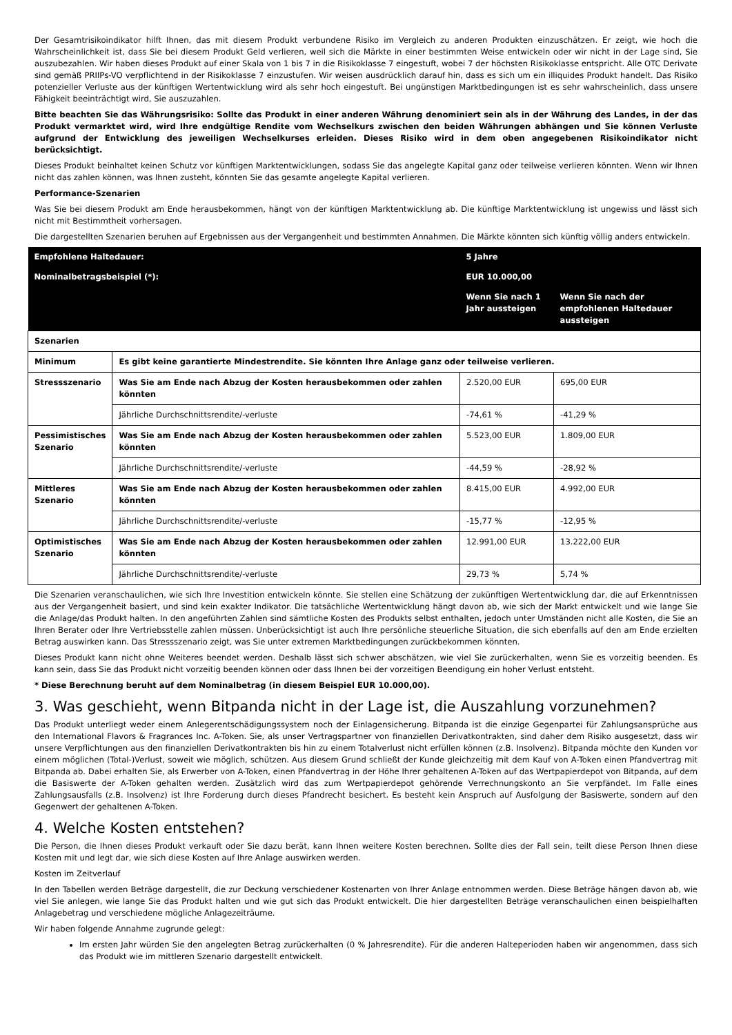Der Gesamtrisikoindikator hilft Ihnen, das mit diesem Produkt verbundene Risiko im Vergleich zu anderen Produkten einzuschätzen. Er zeigt, wie hoch die Wahrscheinlichkeit ist, dass Sie bei diesem Produkt Geld verlieren, weil sich die Märkte in einer bestimmten Weise entwickeln oder wir nicht in der Lage sind, Sie auszubezahlen. Wir haben dieses Produkt auf einer Skala von 1 bis 7 in die Risikoklasse 7 eingestuft, wobei 7 der höchsten Risikoklasse entspricht. Alle OTC Derivate sind gemäß PRIIPs-VO verpflichtend in der Risikoklasse 7 einzustufen. Wir weisen ausdrücklich darauf hin, dass es sich um ein illiquides Produkt handelt. Das Risiko potenzieller Verluste aus der künftigen Wertentwicklung wird als sehr hoch eingestuft. Bei ungünstigen Marktbedingungen ist es sehr wahrscheinlich, dass unsere Fähigkeit beeinträchtigt wird, Sie auszuzahlen.
Bitte beachten Sie das Währungsrisiko: Sollte das Produkt in einer anderen Währung denominiert sein als in der Währung des Landes, in der das Produkt vermarktet wird, wird Ihre endgültige Rendite vom Wechselkurs zwischen den beiden Währungen abhängen und Sie können Verluste aufgrund der Entwicklung des jeweiligen Wechselkurses erleiden. Dieses Risiko wird in dem oben angegebenen Risikoindikator nicht berücksichtigt.
Dieses Produkt beinhaltet keinen Schutz vor künftigen Marktentwicklungen, sodass Sie das angelegte Kapital ganz oder teilweise verlieren könnten. Wenn wir Ihnen nicht das zahlen können, was Ihnen zusteht, könnten Sie das gesamte angelegte Kapital verlieren.
Performance-Szenarien
Was Sie bei diesem Produkt am Ende herausbekommen, hängt von der künftigen Marktentwicklung ab. Die künftige Marktentwicklung ist ungewiss und lässt sich nicht mit Bestimmtheit vorhersagen.
Die dargestellten Szenarien beruhen auf Ergebnissen aus der Vergangenheit und bestimmten Annahmen. Die Märkte könnten sich künftig völlig anders entwickeln.
| Empfohlene Haltedauer: | | 5 Jahre | |
| Nominalbetragsbeispiel (*): | | EUR 10.000,00 | |
| | | Wenn Sie nach 1 Jahr aussteigen | Wenn Sie nach der empfohlenen Haltedauer aussteigen |
| Szenarien | | | |
| Minimum | Es gibt keine garantierte Mindestrendite. Sie könnten Ihre Anlage ganz oder teilweise verlieren. | | |
| Stressszenario | Was Sie am Ende nach Abzug der Kosten herausbekommen oder zahlen könnten | 2.520,00 EUR | 695,00 EUR |
| | Jährliche Durchschnittsrendite/-verluste | -74,61 % | -41,29 % |
| Pessimistisches Szenario | Was Sie am Ende nach Abzug der Kosten herausbekommen oder zahlen könnten | 5.523,00 EUR | 1.809,00 EUR |
| | Jährliche Durchschnittsrendite/-verluste | -44,59 % | -28,92 % |
| Mittleres Szenario | Was Sie am Ende nach Abzug der Kosten herausbekommen oder zahlen könnten | 8.415,00 EUR | 4.992,00 EUR |
| | Jährliche Durchschnittsrendite/-verluste | -15,77 % | -12,95 % |
| Optimistisches Szenario | Was Sie am Ende nach Abzug der Kosten herausbekommen oder zahlen könnten | 12.991,00 EUR | 13.222,00 EUR |
| | Jährliche Durchschnittsrendite/-verluste | 29,73 % | 5,74 % |
Die Szenarien veranschaulichen, wie sich Ihre Investition entwickeln könnte. Sie stellen eine Schätzung der zukünftigen Wertentwicklung dar, die auf Erkenntnissen aus der Vergangenheit basiert, und sind kein exakter Indikator. Die tatsächliche Wertentwicklung hängt davon ab, wie sich der Markt entwickelt und wie lange Sie die Anlage/das Produkt halten. In den angeführten Zahlen sind sämtliche Kosten des Produkts selbst enthalten, jedoch unter Umständen nicht alle Kosten, die Sie an Ihren Berater oder Ihre Vertriebsstelle zahlen müssen. Unberücksichtigt ist auch Ihre persönliche steuerliche Situation, die sich ebenfalls auf den am Ende erzielten Betrag auswirken kann. Das Stressszenario zeigt, was Sie unter extremen Marktbedingungen zurückbekommen könnten.
Dieses Produkt kann nicht ohne Weiteres beendet werden. Deshalb lässt sich schwer abschätzen, wie viel Sie zurückerhalten, wenn Sie es vorzeitig beenden. Es kann sein, dass Sie das Produkt nicht vorzeitig beenden können oder dass Ihnen bei der vorzeitigen Beendigung ein hoher Verlust entsteht.
* Diese Berechnung beruht auf dem Nominalbetrag (in diesem Beispiel EUR 10.000,00).
3. Was geschieht, wenn Bitpanda nicht in der Lage ist, die Auszahlung vorzunehmen?
Das Produkt unterliegt weder einem Anlegerentschädigungssystem noch der Einlagensicherung. Bitpanda ist die einzige Gegenpartei für Zahlungsansprüche aus den International Flavors & Fragrances Inc. A-Token. Sie, als unser Vertragspartner von finanziellen Derivatkontrakten, sind daher dem Risiko ausgesetzt, dass wir unsere Verpflichtungen aus den finanziellen Derivatkontrakten bis hin zu einem Totalverlust nicht erfüllen können (z.B. Insolvenz). Bitpanda möchte den Kunden vor einem möglichen (Total-)Verlust, soweit wie möglich, schützen. Aus diesem Grund schließt der Kunde gleichzeitig mit dem Kauf von A-Token einen Pfandvertrag mit Bitpanda ab. Dabei erhalten Sie, als Erwerber von A-Token, einen Pfandvertrag in der Höhe Ihrer gehaltenen A-Token auf das Wertpapierdepot von Bitpanda, auf dem die Basiswerte der A-Token gehalten werden. Zusätzlich wird das zum Wertpapierdepot gehörende Verrechnungskonto an Sie verpfändet. Im Falle eines Zahlungsausfalls (z.B. Insolvenz) ist Ihre Forderung durch dieses Pfandrecht besichert. Es besteht kein Anspruch auf Ausfolgung der Basiswerte, sondern auf den Gegenwert der gehaltenen A-Token.
4. Welche Kosten entstehen?
Die Person, die Ihnen dieses Produkt verkauft oder Sie dazu berät, kann Ihnen weitere Kosten berechnen. Sollte dies der Fall sein, teilt diese Person Ihnen diese Kosten mit und legt dar, wie sich diese Kosten auf Ihre Anlage auswirken werden.
Kosten im Zeitverlauf
In den Tabellen werden Beträge dargestellt, die zur Deckung verschiedener Kostenarten von Ihrer Anlage entnommen werden. Diese Beträge hängen davon ab, wie viel Sie anlegen, wie lange Sie das Produkt halten und wie gut sich das Produkt entwickelt. Die hier dargestellten Beträge veranschaulichen einen beispielhaften Anlagebetrag und verschiedene mögliche Anlagezeiträume.
Wir haben folgende Annahme zugrunde gelegt:
Im ersten Jahr würden Sie den angelegten Betrag zurückerhalten (0 % Jahresrendite). Für die anderen Halteperioden haben wir angenommen, dass sich das Produkt wie im mittleren Szenario dargestellt entwickelt.